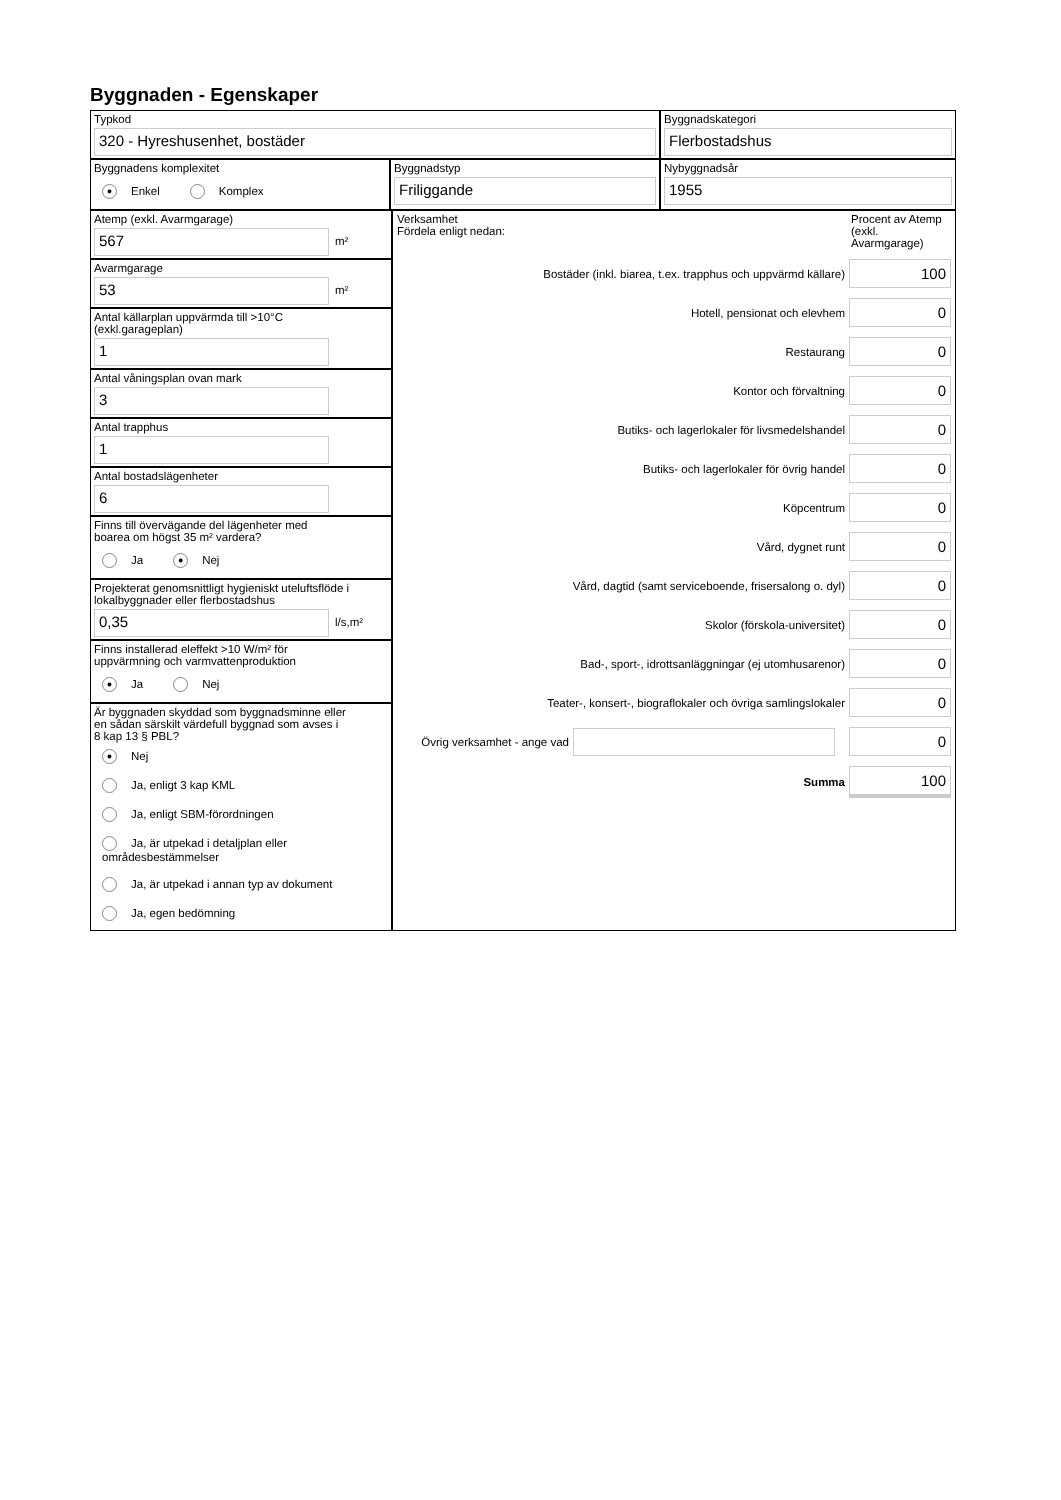Byggnaden - Egenskaper
Typkod
320 - Hyreshusenhet, bostäder
Byggnadskategori
Flerbostadshus
Byggnadens komplexitet
● Enkel Komplex
Byggnadstyp
Friliggande
Nybyggnadsår
1955
Atemp (exkl. Avarmgarage)
567
m²
Avarmgarage
53
m²
Antal källarplan uppvärmda till >10°C
(exkl.garageplan)
1
Antal våningsplan ovan mark
3
Antal trapphus
1
Antal bostadslägenheter
6
Finns till övervägande del lägenheter med
boarea om högst 35 m² vardera?
Ja ● Nej
Projekterat genomsnittligt hygieniskt uteluftsflöde i
lokalbyggnader eller flerbostadshus
0,35
l/s,m²
Finns installerad eleffekt >10 W/m² för
uppvärmning och varmvattenproduktion
● Ja Nej
Är byggnaden skyddad som byggnadsminne eller
en sådan särskilt värdefull byggnad som avses i
8 kap 13 § PBL?
● Nej
Ja, enligt 3 kap KML
Ja, enligt SBM-förordningen
Ja, är utpekad i detaljplan eller områdesbestämmelser
Ja, är utpekad i annan typ av dokument
Ja, egen bedömning
Verksamhet
Fördela enligt nedan:
Procent av Atemp (exkl. Avarmgarage)
Bostäder (inkl. biarea, t.ex. trapphus och uppvärmd källare)
100
Hotell, pensionat och elevhem
0
Restaurang
0
Kontor och förvaltning
0
Butiks- och lagerlokaler för livsmedelshandel
0
Butiks- och lagerlokaler för övrig handel
0
Köpcentrum
0
Vård, dygnet runt
0
Vård, dagtid (samt serviceboende, frisersalong o. dyl)
0
Skolor (förskola-universitet)
0
Bad-, sport-, idrottsanläggningar (ej utomhusarenor)
0
Teater-, konsert-, biograflokaler och övriga samlingslokaler
0
Övrig verksamhet - ange vad
0
Summa
100